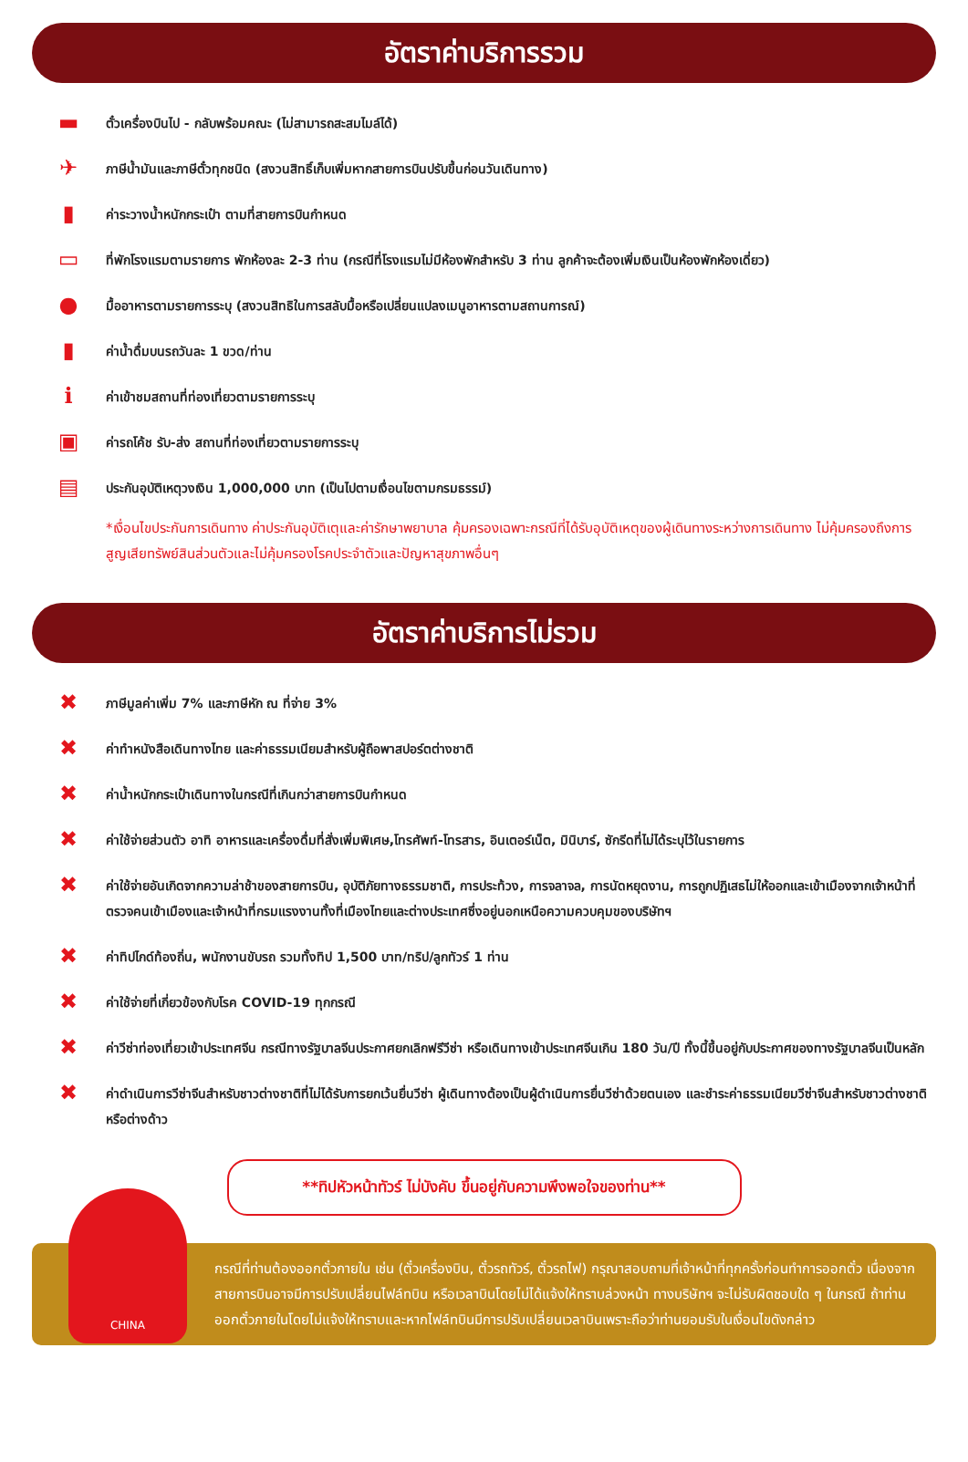อัตราค่าบริการรวม
▬ ตั๋วเครื่องบินไป - กลับพร้อมคณะ (ไม่สามารถสะสมไมล์ได้)
✈ ภาษีน้ำมันและภาษีตั๋วทุกชนิด (สงวนสิทธิ์เก็บเพิ่มหากสายการบินปรับขึ้นก่อนวันเดินทาง)
▮ ค่าระวางน้ำหนักกระเป๋า ตามที่สายการบินกำหนด
▭ ที่พักโรงแรมตามรายการ พักห้องละ 2-3 ท่าน (กรณีที่โรงแรมไม่มีห้องพักสำหรับ 3 ท่าน ลูกค้าจะต้องเพิ่มเงินเป็นห้องพักห้องเดี่ยว)
● มื้ออาหารตามรายการระบุ (สงวนสิทธิในการสลับมื้อหรือเปลี่ยนแปลงเมนูอาหารตามสถานการณ์)
▮ ค่าน้ำดื่มบนรถวันละ 1 ขวด/ท่าน
ℹค่าเข้าชมสถานที่ท่องเที่ยวตามรายการระบุ
▣ ค่ารถโค้ช รับ-ส่ง สถานที่ท่องเที่ยวตามรายการระบุ
▤ ประกันอุบัติเหตุวงเงิน 1,000,000 บาท (เป็นไปตามเงื่อนไขตามกรมธรรม์)
*เงื่อนไขประกันการเดินทาง ค่าประกันอุบัติเตุและค่ารักษาพยาบาล คุ้มครองเฉพาะกรณีที่ได้รับอุบัติเหตุของผู้เดินทางระหว่างการเดินทาง ไม่คุ้มครองถึงการสูญเสียทรัพย์สินส่วนตัวและไม่คุ้มครองโรคประจำตัวและปัญหาสุขภาพอื่นๆ
อัตราค่าบริการไม่รวม
✖ ภาษีมูลค่าเพิ่ม 7% และภาษีหัก ณ ที่จ่าย 3%
✖ ค่าทำหนังสือเดินทางไทย และค่าธรรมเนียมสำหรับผู้ถือพาสปอร์ตต่างชาติ
✖ ค่าน้ำหนักกระเป๋าเดินทางในกรณีที่เกินกว่าสายการบินกำหนด
✖ ค่าใช้จ่ายส่วนตัว อาทิ อาหารและเครื่องดื่มที่สั่งเพิ่มพิเศษ,โทรศัพท์-โทรสาร, อินเตอร์เน็ต, มินิบาร์, ซักรีดที่ไม่ได้ระบุไว้ในรายการ
✖ ค่าใช้จ่ายอันเกิดจากความล่าช้าของสายการบิน, อุบัติภัยทางธรรมชาติ, การประท้วง, การจลาจล, การนัดหยุดงาน, การถูกปฏิเสธไม่ให้ออกและเข้าเมืองจากเจ้าหน้าที่ตรวจคนเข้าเมืองและเจ้าหน้าที่กรมแรงงานทั้งที่เมืองไทยและต่างประเทศซึ่งอยู่นอกเหนือความควบคุมของบริษัทฯ
✖ ค่าทิปไกด์ท้องถิ่น, พนักงานขับรถ รวมทั้งทิป 1,500 บาท/ทริป/ลูกทัวร์ 1 ท่าน
✖ ค่าใช้จ่ายที่เกี่ยวข้องกับโรค COVID-19 ทุกกรณี
✖ ค่าวีซ่าท่องเที่ยวเข้าประเทศจีน กรณีทางรัฐบาลจีนประกาศยกเลิกฟรีวีซ่า หรือเดินทางเข้าประเทศจีนเกิน 180 วัน/ปี ทั้งนี้ขึ้นอยู่กับประกาศของทางรัฐบาลจีนเป็นหลัก
✖ ค่าดำเนินการวีซ่าจีนสำหรับชาวต่างชาติที่ไม่ได้รับการยกเว้นยื่นวีซ่า ผู้เดินทางต้องเป็นผู้ดำเนินการยื่นวีซ่าด้วยตนเอง และชำระค่าธรรมเนียมวีซ่าจีนสำหรับชาวต่างชาติหรือต่างด้าว
**ทิปหัวหน้าทัวร์ ไม่บังคับ ขึ้นอยู่กับความพึงพอใจของท่าน**
CHINA
กรณีที่ท่านต้องออกตั๋วภายใน เช่น (ตั๋วเครื่องบิน, ตั๋วรถทัวร์, ตั๋วรถไฟ) กรุณาสอบถามที่เจ้าหน้าที่ทุกครั้งก่อนทำการออกตั๋ว เนื่องจากสายการบินอาจมีการปรับเปลี่ยนไฟล์ทบิน หรือเวลาบินโดยไม่ได้แจ้งให้ทราบล่วงหน้า ทางบริษัทฯ จะไม่รับผิดชอบใด ๆ ในกรณี ถ้าท่านออกตั๋วภายในโดยไม่แจ้งให้ทราบและหากไฟล์ทบินมีการปรับเปลี่ยนเวลาบินเพราะถือว่าท่านยอมรับในเงื่อนไขดังกล่าว